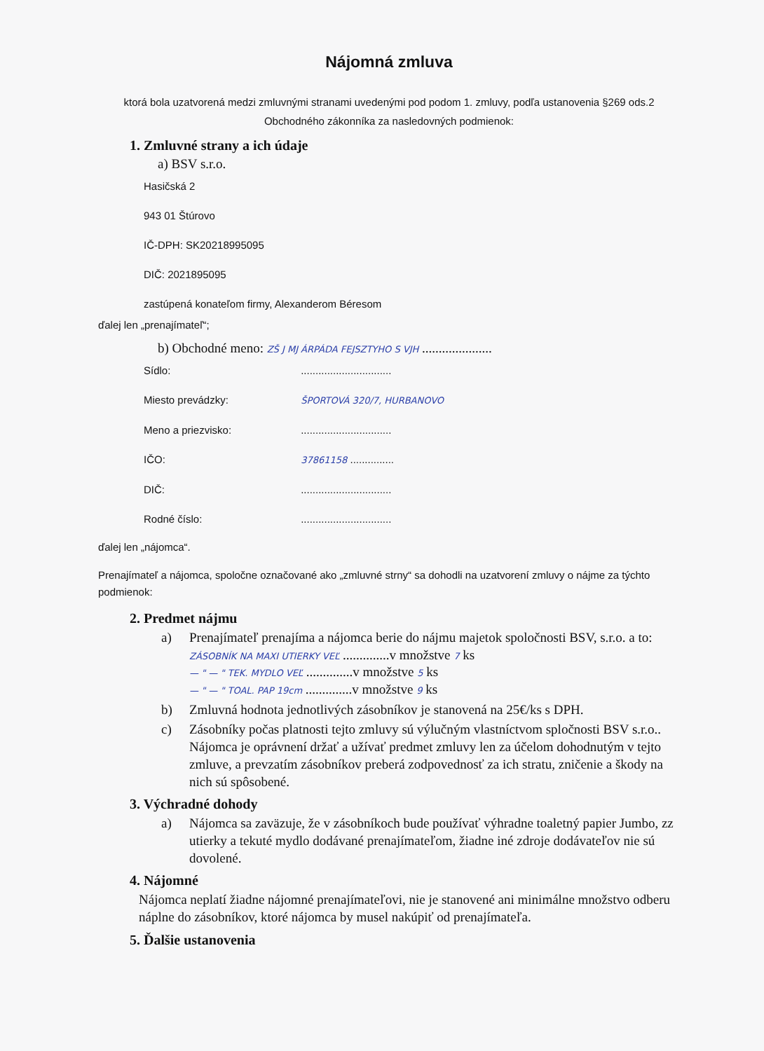Nájomná zmluva
ktorá bola uzatvorená medzi zmluvnými stranami uvedenými pod podom 1. zmluvy, podľa ustanovenia §269 ods.2 Obchodného zákonníka za nasledovných podmienok:
1. Zmluvné strany a ich údaje
a) BSV s.r.o.
Hasičská 2
943 01 Štúrovo
IČ-DPH: SK20218995095
DIČ: 2021895095
zastúpená konateľom firmy, Alexanderom Béresom
ďalej len „prenajímateľ“;
b) Obchodné meno: ZŠ J MJ ÁRPÁDA FEJSZTYHO S VJH .....................
Sídlo: ...............................
Miesto prevádzky: ŠPORTOVÁ 320/7, HURBANOVO
Meno a priezvisko: ...............................
IČO: 37861158 ...............
DIČ: ...............................
Rodné číslo: ...............................
ďalej len „nájomca“.
Prenajímateľ a nájomca, spoločne označované ako „zmluvné strny“ sa dohodli na uzatvorení zmluvy o nájme za týchto podmienok:
2. Predmet nájmu
a) Prenajímateľ prenajíma a nájomca berie do nájmu majetok spoločnosti BSV, s.r.o. a to:
ZÁSOBNÍK NA MAXI UTIERKY VEĽ ..............v množstve 7 ks
— " — " TEK. MYDLO VEĽ ..............v množstve 5 ks
— " — " TOAL. PAP 19cm ..............v množstve 9 ks
b) Zmluvná hodnota jednotlivých zásobníkov je stanovená na 25€/ks s DPH.
c) Zásobníky počas platnosti tejto zmluvy sú výlučným vlastníctvom spločnosti BSV s.r.o.. Nájomca je oprávnení držať a užívať predmet zmluvy len za účelom dohodnutým v tejto zmluve, a prevzatím zásobníkov preberá zodpovednosť za ich stratu, zničenie a škody na nich sú spôsobené.
3. Výchradné dohody
a) Nájomca sa zaväzuje, že v zásobníkoch bude používať výhradne toaletný papier Jumbo, zz utierky a tekuté mydlo dodávané prenajímateľom, žiadne iné zdroje dodávateľov nie sú dovolené.
4. Nájomné
Nájomca neplatí žiadne nájomné prenajímateľovi, nie je stanovené ani minimálne množstvo odberu náplne do zásobníkov, ktoré nájomca by musel nakúpiť od prenajímateľa.
5. Ďalšie ustanovenia